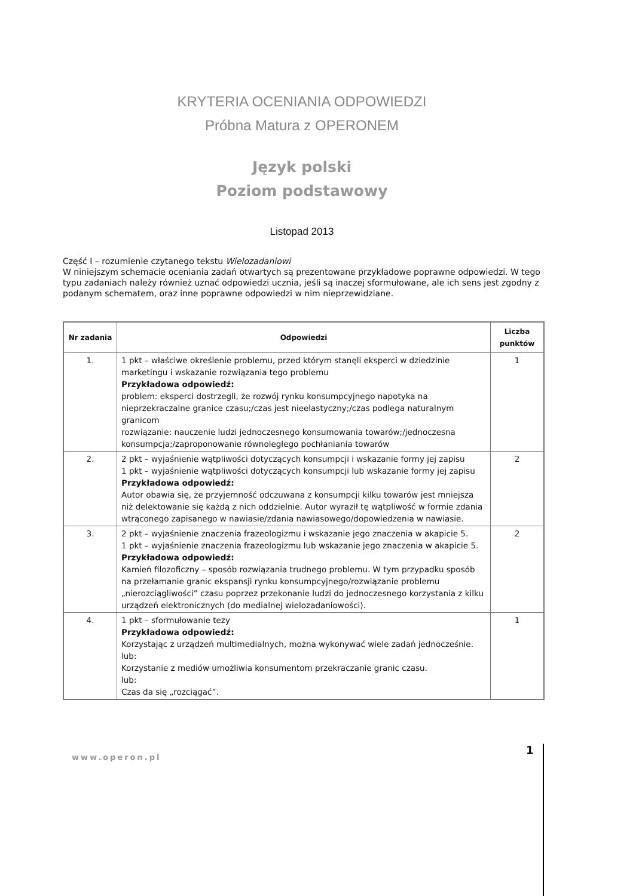KRYTERIA OCENIANIA ODPOWIEDZI
Próbna Matura z OPERONEM
Język polski
Poziom podstawowy
Listopad 2013
Część I – rozumienie czytanego tekstu Wielozadaniowi
W niniejszym schemacie oceniania zadań otwartych są prezentowane przykładowe poprawne odpowiedzi. W tego typu zadaniach należy również uznać odpowiedzi ucznia, jeśli są inaczej sformułowane, ale ich sens jest zgodny z podanym schematem, oraz inne poprawne odpowiedzi w nim nieprzewidziane.
| Nr zadania | Odpowiedzi | Liczba punktów |
| --- | --- | --- |
| 1. | 1 pkt – właściwe określenie problemu, przed którym stanęli eksperci w dziedzinie marketingu i wskazanie rozwiązania tego problemu Przykładowa odpowiedź: problem: eksperci dostrzegli, że rozwój rynku konsumpcyjnego napotyka na nieprzekraczalne granice czasu;/czas jest nieelastyczny;/czas podlega naturalnym granicom rozwiązanie: nauczenie ludzi jednoczesnego konsumowania towarów;/jednoczesna konsumpcja;/zaproponowanie równoległego pochłaniania towarów | 1 |
| 2. | 2 pkt – wyjaśnienie wątpliwości dotyczących konsumpcji i wskazanie formy jej zapisu 1 pkt – wyjaśnienie wątpliwości dotyczących konsumpcji lub wskazanie formy jej zapisu Przykładowa odpowiedź: Autor obawia się, że przyjemność odczuwana z konsumpcji kilku towarów jest mniejsza niż delektowanie się każdą z nich oddzielnie. Autor wyraził tę wątpliwość w formie zdania wtrąconego zapisanego w nawiasie/zdania nawiasowego/dopowiedzenia w nawiasie. | 2 |
| 3. | 2 pkt – wyjaśnienie znaczenia frazeologizmu i wskazanie jego znaczenia w akapicie 5. 1 pkt – wyjaśnienie znaczenia frazeologizmu lub wskazanie jego znaczenia w akapicie 5. Przykładowa odpowiedź: Kamień filozoficzny – sposób rozwiązania trudnego problemu. W tym przypadku sposób na przełamanie granic ekspansji rynku konsumpcyjnego/rozwiązanie problemu „nierozciągliwości” czasu poprzez przekonanie ludzi do jednoczesnego korzystania z kilku urządzeń elektronicznych (do medialnej wielozadaniowości). | 2 |
| 4. | 1 pkt – sformułowanie tezy Przykładowa odpowiedź: Korzystając z urządzeń multimedialnych, można wykonywać wiele zadań jednocześnie. lub: Korzystanie z mediów umożliwia konsumentom przekraczanie granic czasu. lub: Czas da się „rozciągać”. | 1 |
www.operon.pl
1